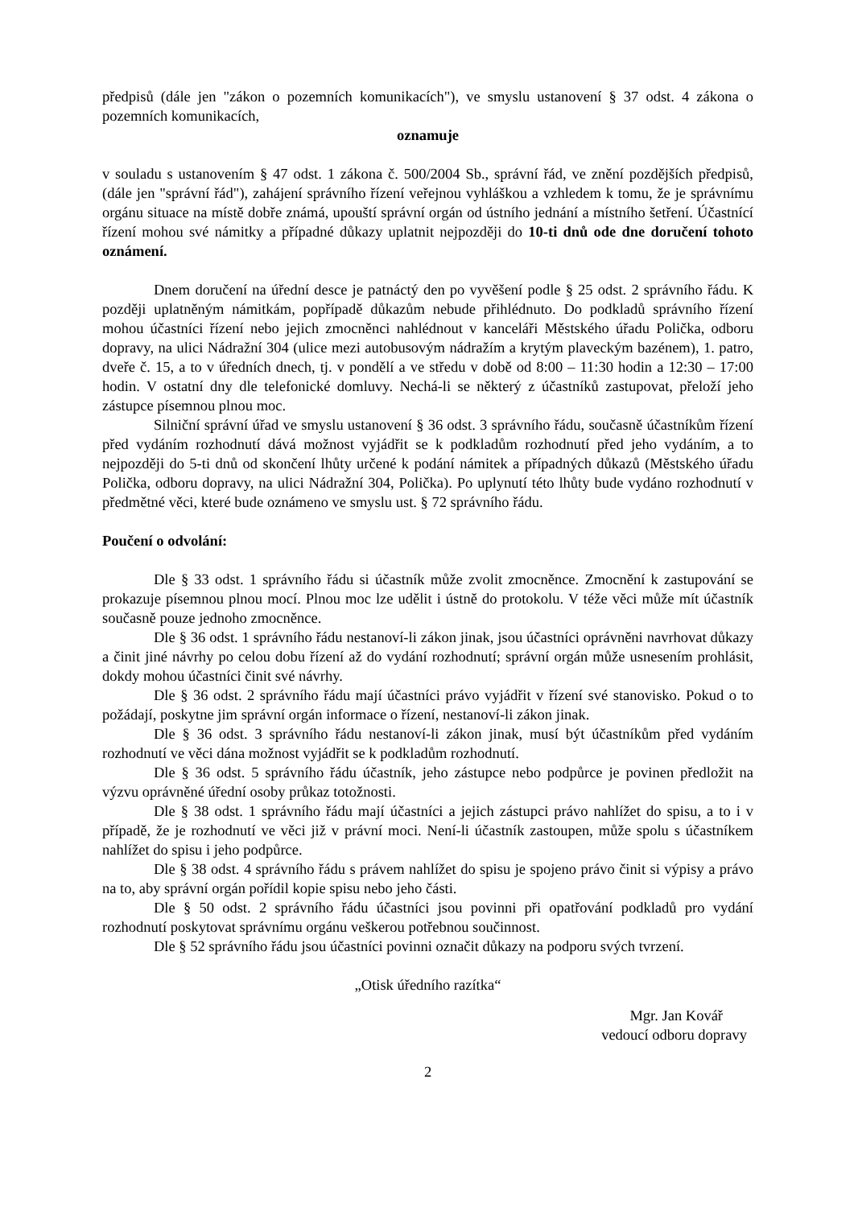předpisů (dále jen "zákon o pozemních komunikacích"), ve smyslu ustanovení § 37 odst. 4 zákona o pozemních komunikacích,
oznamuje
v souladu s ustanovením § 47 odst. 1 zákona č. 500/2004 Sb., správní řád, ve znění pozdějších předpisů, (dále jen "správní řád"), zahájení správního řízení veřejnou vyhláškou a vzhledem k tomu, že je správnímu orgánu situace na místě dobře známá, upouští správní orgán od ústního jednání a místního šetření. Účastnící řízení mohou své námitky a případné důkazy uplatnit nejpozději do 10-ti dnů ode dne doručení tohoto oznámení.
Dnem doručení na úřední desce je patnáctý den po vyvěšení podle § 25 odst. 2 správního řádu. K později uplatněným námitkám, popřípadě důkazům nebude přihlédnuto. Do podkladů správního řízení mohou účastníci řízení nebo jejich zmocněnci nahlédnout v kanceláři Městského úřadu Polička, odboru dopravy, na ulici Nádražní 304 (ulice mezi autobusovým nádražím a krytým plaveckým bazénem), 1. patro, dveře č. 15, a to v úředních dnech, tj. v pondělí a ve středu v době od 8:00 – 11:30 hodin a 12:30 – 17:00 hodin. V ostatní dny dle telefonické domluvy. Nechá-li se některý z účastníků zastupovat, přeloží jeho zástupce písemnou plnou moc.
Silniční správní úřad ve smyslu ustanovení § 36 odst. 3 správního řádu, současně účastníkům řízení před vydáním rozhodnutí dává možnost vyjádřit se k podkladům rozhodnutí před jeho vydáním, a to nejpozději do 5-ti dnů od skončení lhůty určené k podání námitek a případných důkazů (Městského úřadu Polička, odboru dopravy, na ulici Nádražní 304, Polička). Po uplynutí této lhůty bude vydáno rozhodnutí v předmětné věci, které bude oznámeno ve smyslu ust. § 72 správního řádu.
Poučení o odvolání:
Dle § 33 odst. 1 správního řádu si účastník může zvolit zmocněnce. Zmocnění k zastupování se prokazuje písemnou plnou mocí. Plnou moc lze udělit i ústně do protokolu. V téže věci může mít účastník současně pouze jednoho zmocněnce.
Dle § 36 odst. 1 správního řádu nestanoví-li zákon jinak, jsou účastníci oprávněni navrhovat důkazy a činit jiné návrhy po celou dobu řízení až do vydání rozhodnutí; správní orgán může usnesením prohlásit, dokdy mohou účastníci činit své návrhy.
Dle § 36 odst. 2 správního řádu mají účastníci právo vyjádřit v řízení své stanovisko. Pokud o to požádají, poskytne jim správní orgán informace o řízení, nestanoví-li zákon jinak.
Dle § 36 odst. 3 správního řádu nestanoví-li zákon jinak, musí být účastníkům před vydáním rozhodnutí ve věci dána možnost vyjádřit se k podkladům rozhodnutí.
Dle § 36 odst. 5 správního řádu účastník, jeho zástupce nebo podpůrce je povinen předložit na výzvu oprávněné úřední osoby průkaz totožnosti.
Dle § 38 odst. 1 správního řádu mají účastníci a jejich zástupci právo nahlížet do spisu, a to i v případě, že je rozhodnutí ve věci již v právní moci. Není-li účastník zastoupen, může spolu s účastníkem nahlížet do spisu i jeho podpůrce.
Dle § 38 odst. 4 správního řádu s právem nahlížet do spisu je spojeno právo činit si výpisy a právo na to, aby správní orgán pořídil kopie spisu nebo jeho části.
Dle § 50 odst. 2 správního řádu účastníci jsou povinni při opatřování podkladů pro vydání rozhodnutí poskytovat správnímu orgánu veškerou potřebnou součinnost.
Dle § 52 správního řádu jsou účastníci povinni označit důkazy na podporu svých tvrzení.
„Otisk úředního razítka“
Mgr. Jan Kovář
vedoucí odboru dopravy
2